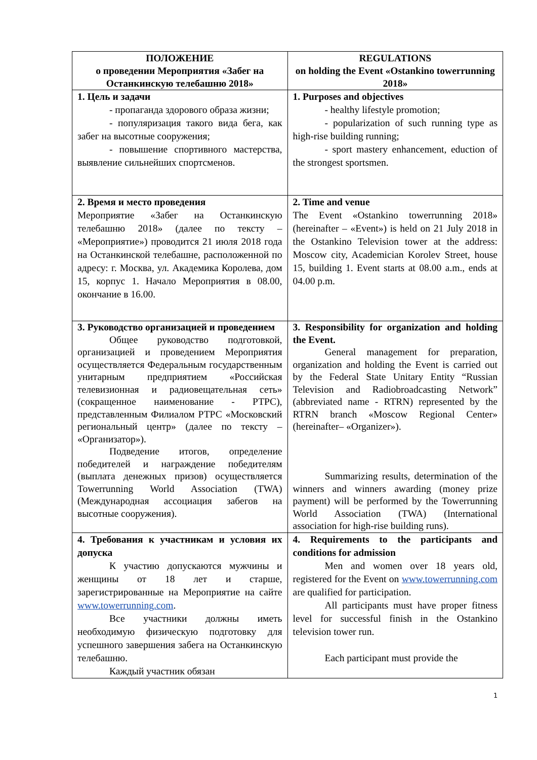| ПОЛОЖЕНИЕ о проведении Мероприятия «Забег на Останкинскую телебашню 2018» | REGULATIONS on holding the Event «Ostankino towerrunning 2018» |
| --- | --- |
| 1. Цель и задачи - пропаганда здорового образа жизни; - популяризация такого вида бега, как забег на высотные сооружения; - повышение спортивного мастерства, выявление сильнейших спортсменов. | 1. Purposes and objectives - healthy lifestyle promotion; - popularization of such running type as high-rise building running; - sport mastery enhancement, eduction of the strongest sportsmen. |
| 2. Время и место проведения Мероприятие «Забег на Останкинскую телебашню 2018» (далее по тексту – «Мероприятие») проводится 21 июля 2018 года на Останкинской телебашне, расположенной по адресу: г. Москва, ул. Академика Королева, дом 15, корпус 1. Начало Мероприятия в 08.00, окончание в 16.00. | 2. Time and venue The Event «Ostankino towerrunning 2018» (hereinafter – «Event») is held on 21 July 2018 in the Ostankino Television tower at the address: Moscow city, Academician Korolev Street, house 15, building 1. Event starts at 08.00 a.m., ends at 04.00 p.m. |
| 3. Руководство организацией и проведением Общее руководство подготовкой, организацией и проведением Мероприятия осуществляется Федеральным государственным унитарным предприятием «Российская телевизионная и радиовещательная сеть» (сокращенное наименование - РТРС), представленным Филиалом РТРС «Московский региональный центр» (далее по тексту – «Организатор»). Подведение итогов, определение победителей и награждение победителям (выплата денежных призов) осуществляется Towerrunning World Association (TWA) (Международная ассоциация забегов на высотные сооружения). | 3. Responsibility for organization and holding the Event. General management for preparation, organization and holding the Event is carried out by the Federal State Unitary Entity “Russian Television and Radiobroadcasting Network” (abbreviated name - RTRN) represented by the RTRN branch «Moscow Regional Center» (hereinafter– «Organizer»). Summarizing results, determination of the winners and winners awarding (money prize payment) will be performed by the Towerrunning World Association (TWA) (International association for high-rise building runs). |
| 4. Требования к участникам и условия их допуска К участию допускаются мужчины и женщины от 18 лет и старше, зарегистрированные на Мероприятие на сайте www.towerrunning.com . Все участники должны иметь необходимую физическую подготовку для успешного завершения забега на Останкинскую телебашню. Каждый участник обязан | 4. Requirements to the participants and conditions for admission Men and women over 18 years old, registered for the Event on www.towerrunning.com are qualified for participation. All participants must have proper fitness level for successful finish in the Ostankino television tower run. Each participant must provide the |
1